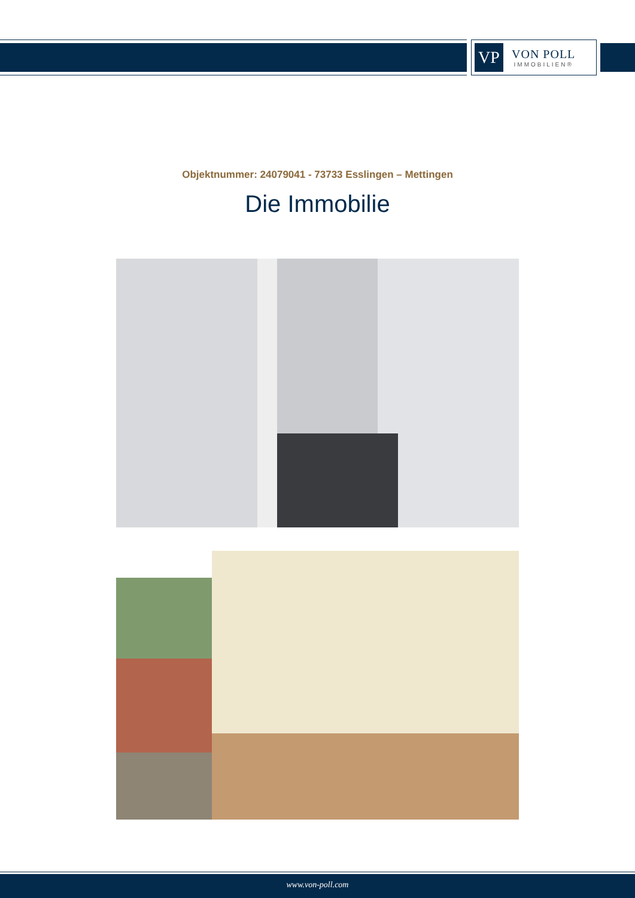VP
VON POLL
IMMOBILIEN®
Objektnummer: 24079041 - 73733 Esslingen – Mettingen
Die Immobilie
www.von-poll.com